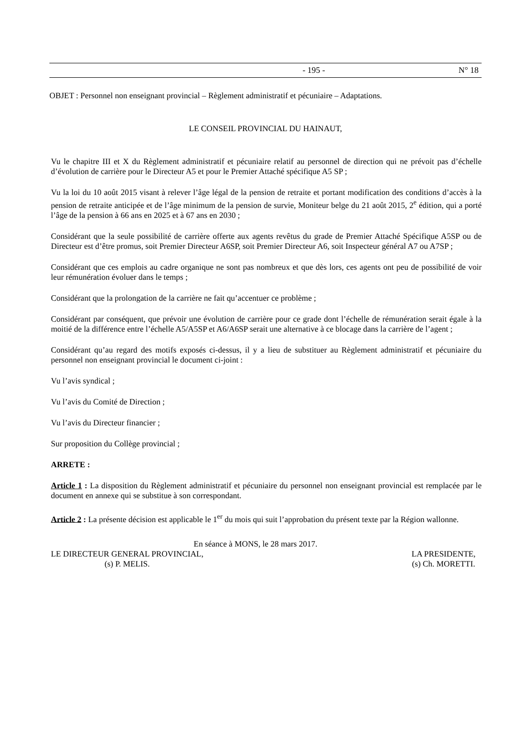- 195 - N° 18
OBJET : Personnel non enseignant provincial – Règlement administratif et pécuniaire – Adaptations.
LE CONSEIL PROVINCIAL DU HAINAUT,
Vu le chapitre III et X du Règlement administratif et pécuniaire relatif au personnel de direction qui ne prévoit pas d’échelle d’évolution de carrière pour le Directeur A5 et pour le Premier Attaché spécifique A5 SP ;
Vu la loi du 10 août 2015 visant à relever l’âge légal de la pension de retraite et portant modification des conditions d’accès à la pension de retraite anticipée et de l’âge minimum de la pension de survie, Moniteur belge du 21 août 2015, 2<sup>e</sup> édition, qui a porté l’âge de la pension à 66 ans en 2025 et à 67 ans en 2030 ;
Considérant que la seule possibilité de carrière offerte aux agents revêtus du grade de Premier Attaché Spécifique A5SP ou de Directeur est d’être promus, soit Premier Directeur A6SP, soit Premier Directeur A6, soit Inspecteur général A7 ou A7SP ;
Considérant que ces emplois au cadre organique ne sont pas nombreux et que dès lors, ces agents ont peu de possibilité de voir leur rémunération évoluer dans le temps ;
Considérant que la prolongation de la carrière ne fait qu’accentuer ce problème ;
Considérant par conséquent, que prévoir une évolution de carrière pour ce grade dont l’échelle de rémunération serait égale à la moitié de la différence entre l’échelle A5/A5SP et A6/A6SP serait une alternative à ce blocage dans la carrière de l’agent ;
Considérant qu’au regard des motifs exposés ci-dessus, il y a lieu de substituer au Règlement administratif et pécuniaire du personnel non enseignant provincial le document ci-joint :
Vu l’avis syndical ;
Vu l’avis du Comité de Direction ;
Vu l’avis du Directeur financier ;
Sur proposition du Collège provincial ;
ARRETE :
Article 1 : La disposition du Règlement administratif et pécuniaire du personnel non enseignant provincial est remplacée par le document en annexe qui se substitue à son correspondant.
Article 2 : La présente décision est applicable le 1<sup>er</sup> du mois qui suit l’approbation du présent texte par la Région wallonne.
En séance à MONS, le 28 mars 2017.
LE DIRECTEUR GENERAL PROVINCIAL,
(s) P. MELIS.
LA PRESIDENTE,
(s) Ch. MORETTI.